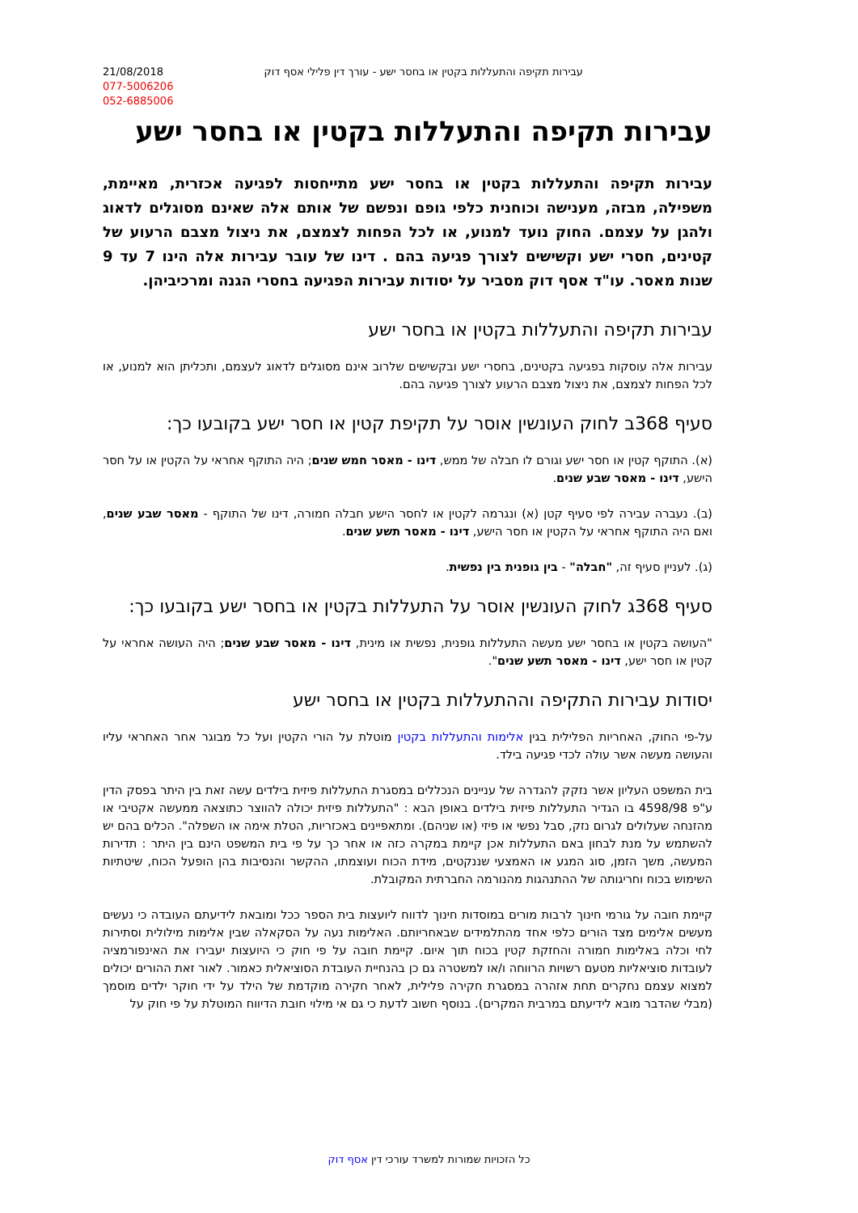21/08/2018
077-5006206
052-6885006
עבירות תקיפה והתעללות בקטין או בחסר ישע - עורך דין פלילי אסף דוק
עבירות תקיפה והתעללות בקטין או בחסר ישע
עבירות תקיפה והתעללות בקטין או בחסר ישע מתייחסות לפגיעה אכזרית, מאיימת, משפילה, מבזה, מענישה וכוחנית כלפי גופם ונפשם של אותם אלה שאינם מסוגלים לדאוג ולהגן על עצמם. החוק נועד למנוע, או לכל הפחות לצמצם, את ניצול מצבם הרעוע של קטינים, חסרי ישע וקשישים לצורך פגיעה בהם . דינו של עובר עבירות אלה הינו 7 עד 9 שנות מאסר. עו"ד אסף דוק מסביר על יסודות עבירות הפגיעה בחסרי הגנה ומרכיביהן.
עבירות תקיפה והתעללות בקטין או בחסר ישע
עבירות אלה עוסקות בפגיעה בקטינים, בחסרי ישע ובקשישים שלרוב אינם מסוגלים לדאוג לעצמם, ותכליתן הוא למנוע, או לכל הפחות לצמצם, את ניצול מצבם הרעוע לצורך פגיעה בהם.
סעיף 368ב לחוק העונשין אוסר על תקיפת קטין או חסר ישע בקובעו כך:
(א). התוקף קטין או חסר ישע וגורם לו חבלה של ממש, דינו - מאסר חמש שנים; היה התוקף אחראי על הקטין או על חסר הישע, דינו - מאסר שבע שנים.
(ב). נעברה עבירה לפי סעיף קטן (א) ונגרמה לקטין או לחסר הישע חבלה חמורה, דינו של התוקף - מאסר שבע שנים, ואם היה התוקף אחראי על הקטין או חסר הישע, דינו - מאסר תשע שנים.
(ג). לעניין סעיף זה, "חבלה" - בין גופנית בין נפשית.
סעיף 368ג לחוק העונשין אוסר על התעללות בקטין או בחסר ישע בקובעו כך:
"העושה בקטין או בחסר ישע מעשה התעללות גופנית, נפשית או מינית, דינו - מאסר שבע שנים; היה העושה אחראי על קטין או חסר ישע, דינו - מאסר תשע שנים".
יסודות עבירות התקיפה וההתעללות בקטין או בחסר ישע
על-פי החוק, האחריות הפלילית בגין אלימות והתעללות בקטין מוטלת על הורי הקטין ועל כל מבוגר אחר האחראי עליו והעושה מעשה אשר עולה לכדי פגיעה בילד.
בית המשפט העליון אשר נזקק להגדרה של עניינים הנכללים במסגרת התעללות פיזית בילדים עשה זאת בין היתר בפסק הדין ע"פ 4598/98 בו הגדיר התעללות פיזית בילדים באופן הבא : "התעללות פיזית יכולה להווצר כתוצאה ממעשה אקטיבי או מהזנחה שעלולים לגרום נזק, סבל נפשי או פיזי (או שניהם). ומתאפיינים באכזריות, הטלת אימה או השפלה". הכלים בהם יש להשתמש על מנת לבחון באם התעללות אכן קיימת במקרה כזה או אחר כך על פי בית המשפט הינם בין היתר : תדירות המעשה, משך הזמן, סוג המגע או האמצעי שננקטים, מידת הכוח ועוצמתו, ההקשר והנסיבות בהן הופעל הכוח, שיטתיות השימוש בכוח וחריגותה של ההתנהגות מהנורמה החברתית המקובלת.
קיימת חובה על גורמי חינוך לרבות מורים במוסדות חינוך לדווח ליועצות בית הספר ככל ומובאת לידיעתם העובדה כי נעשים מעשים אלימים מצד הורים כלפי אחד מהתלמידים שבאחריותם. האלימות נעה על הסקאלה שבין אלימות מילולית וסתירות לחי וכלה באלימות חמורה והחזקת קטין בכוח תוך איום. קיימת חובה על פי חוק כי היועצות יעבירו את האינפורמציה לעובדות סוציאליות מטעם רשויות הרווחה ו/או למשטרה גם כן בהנחיית העובדת הסוציאלית כאמור. לאור זאת ההורים יכולים למצוא עצמם נחקרים תחת אזהרה במסגרת חקירה פלילית, לאחר חקירה מוקדמת של הילד על ידי חוקר ילדים מוסמך (מבלי שהדבר מובא לידיעתם במרבית המקרים). בנוסף חשוב לדעת כי גם אי מילוי חובת הדיווח המוטלת על פי חוק על
כל הזכויות שמורות למשרד עורכי דין אסף דוק